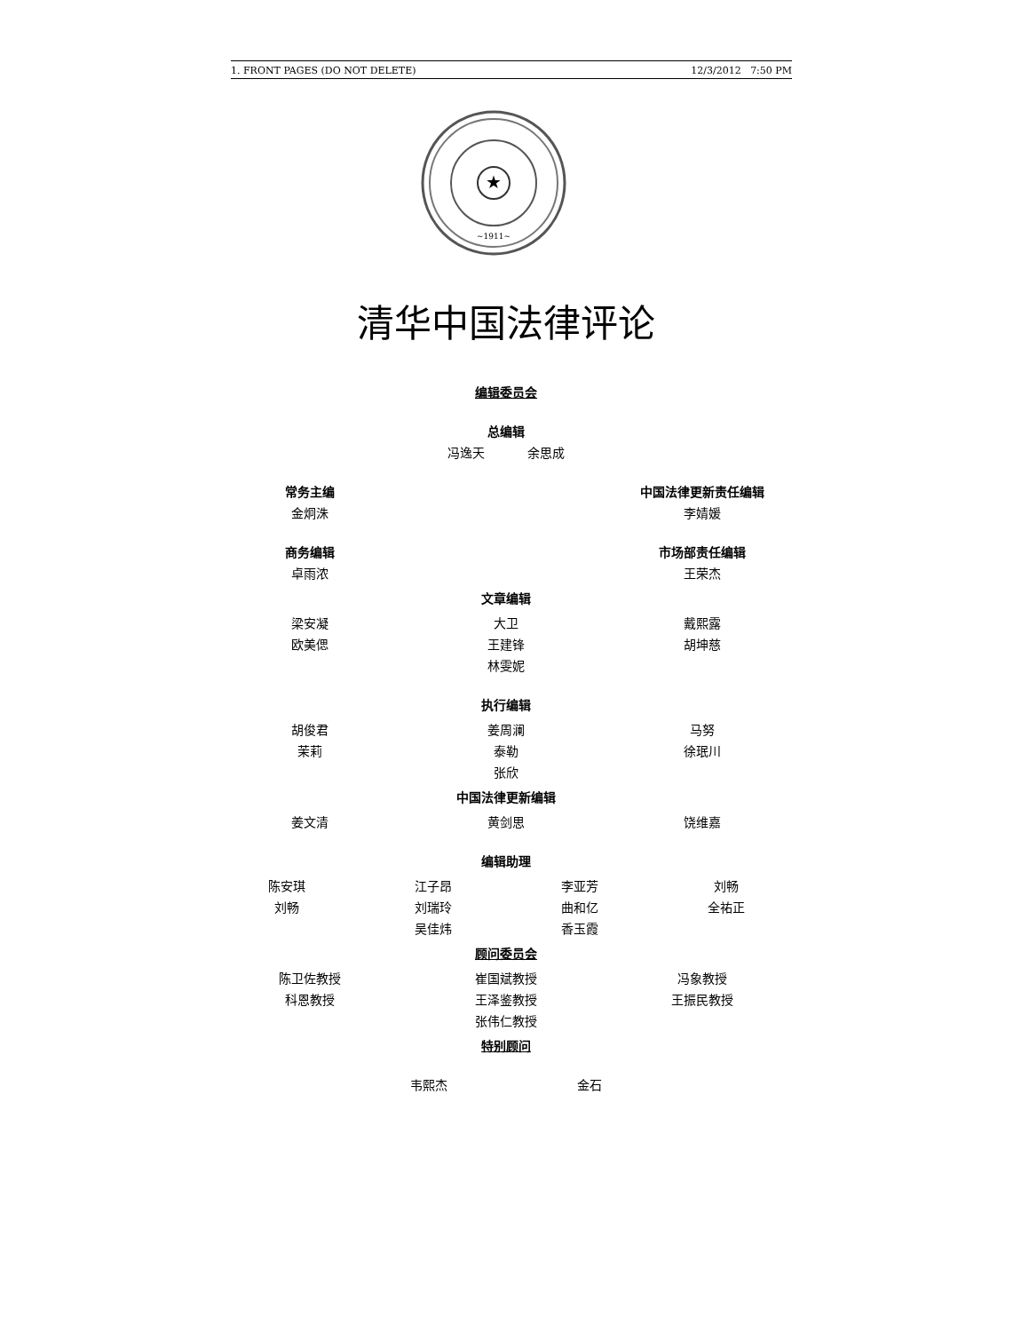1. FRONT PAGES (DO NOT DELETE) 12/3/2012 7:50 PM
★
~1911~
清华中国法律评论
编辑委员会
总编辑
冯逸天 余思成
常务主编
金炯洙
中国法律更新责任编辑
李婧媛
商务编辑
卓雨浓
市场部责任编辑
王荣杰
文章编辑
梁安凝
欧美偲
大卫
王建锋
林雯妮
戴熙露
胡坤慈
执行编辑
胡俊君
茉莉
姜周澜
泰勒
张欣
马努
徐珉川
中国法律更新编辑
姜文清 黄剑思 饶维嘉
编辑助理
陈安琪
刘畅
江子昂
刘瑞玲
吴佳炜
李亚芳
曲和亿
香玉霞
刘畅
全祐正
顾问委员会
陈卫佐教授
科恩教授
崔国斌教授
王泽鉴教授
张伟仁教授
冯象教授
王振民教授
特别顾问
韦熙杰 金石